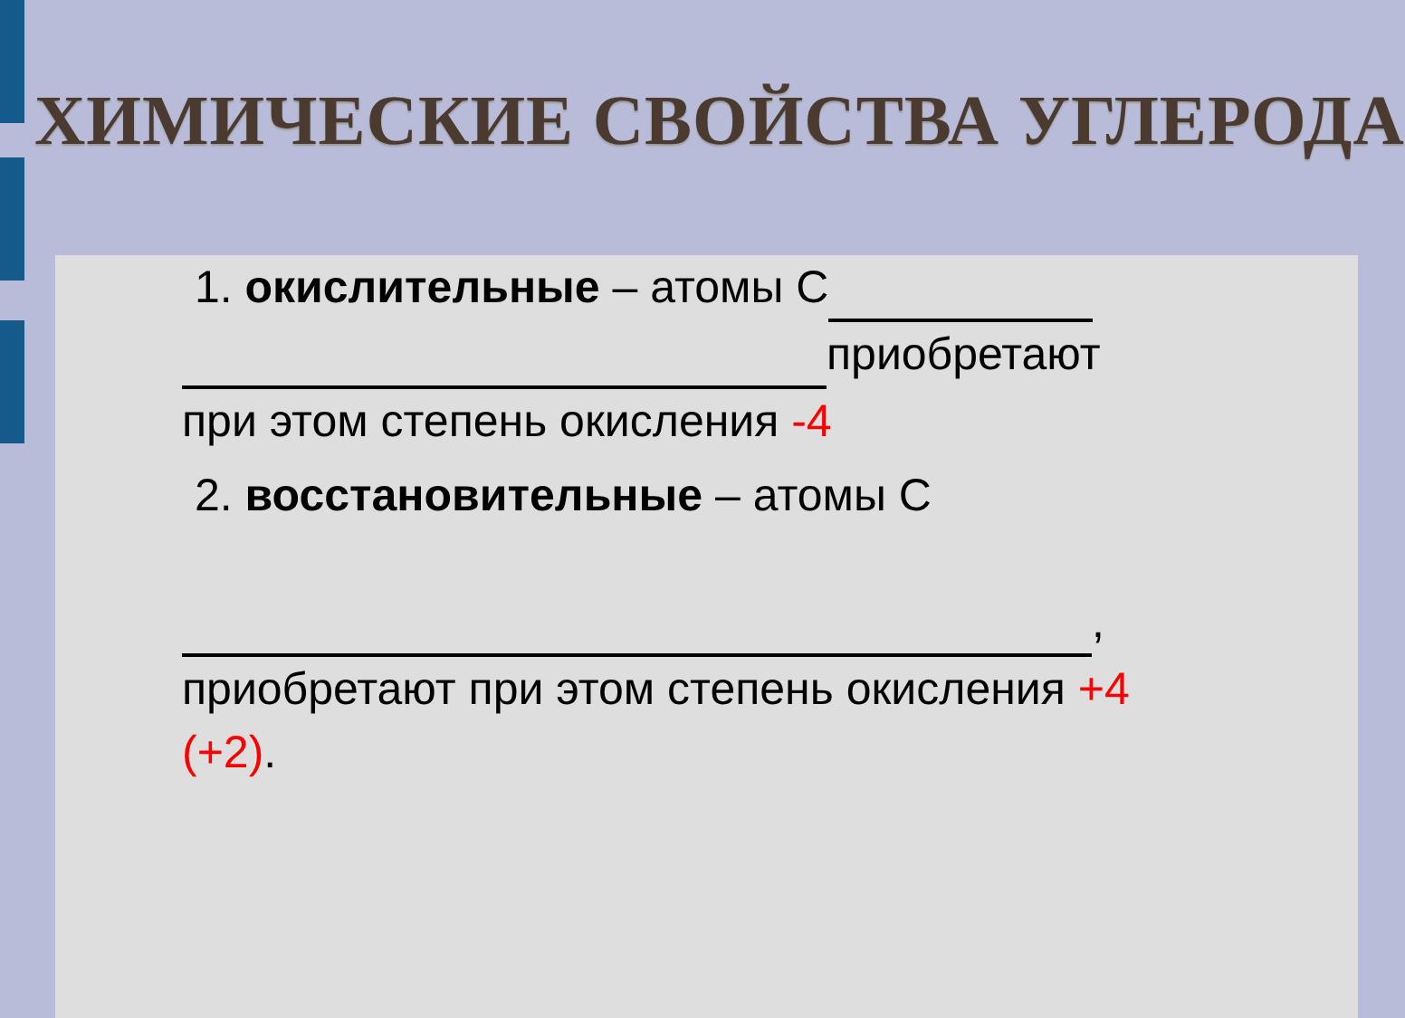ХИМИЧЕСКИЕ СВОЙСТВА УГЛЕРОДА
1. окислительные – атомы С
приобретают
при этом степень окисления -4
2. восстановительные – атомы С
,
приобретают при этом степень окисления +4 (+2).